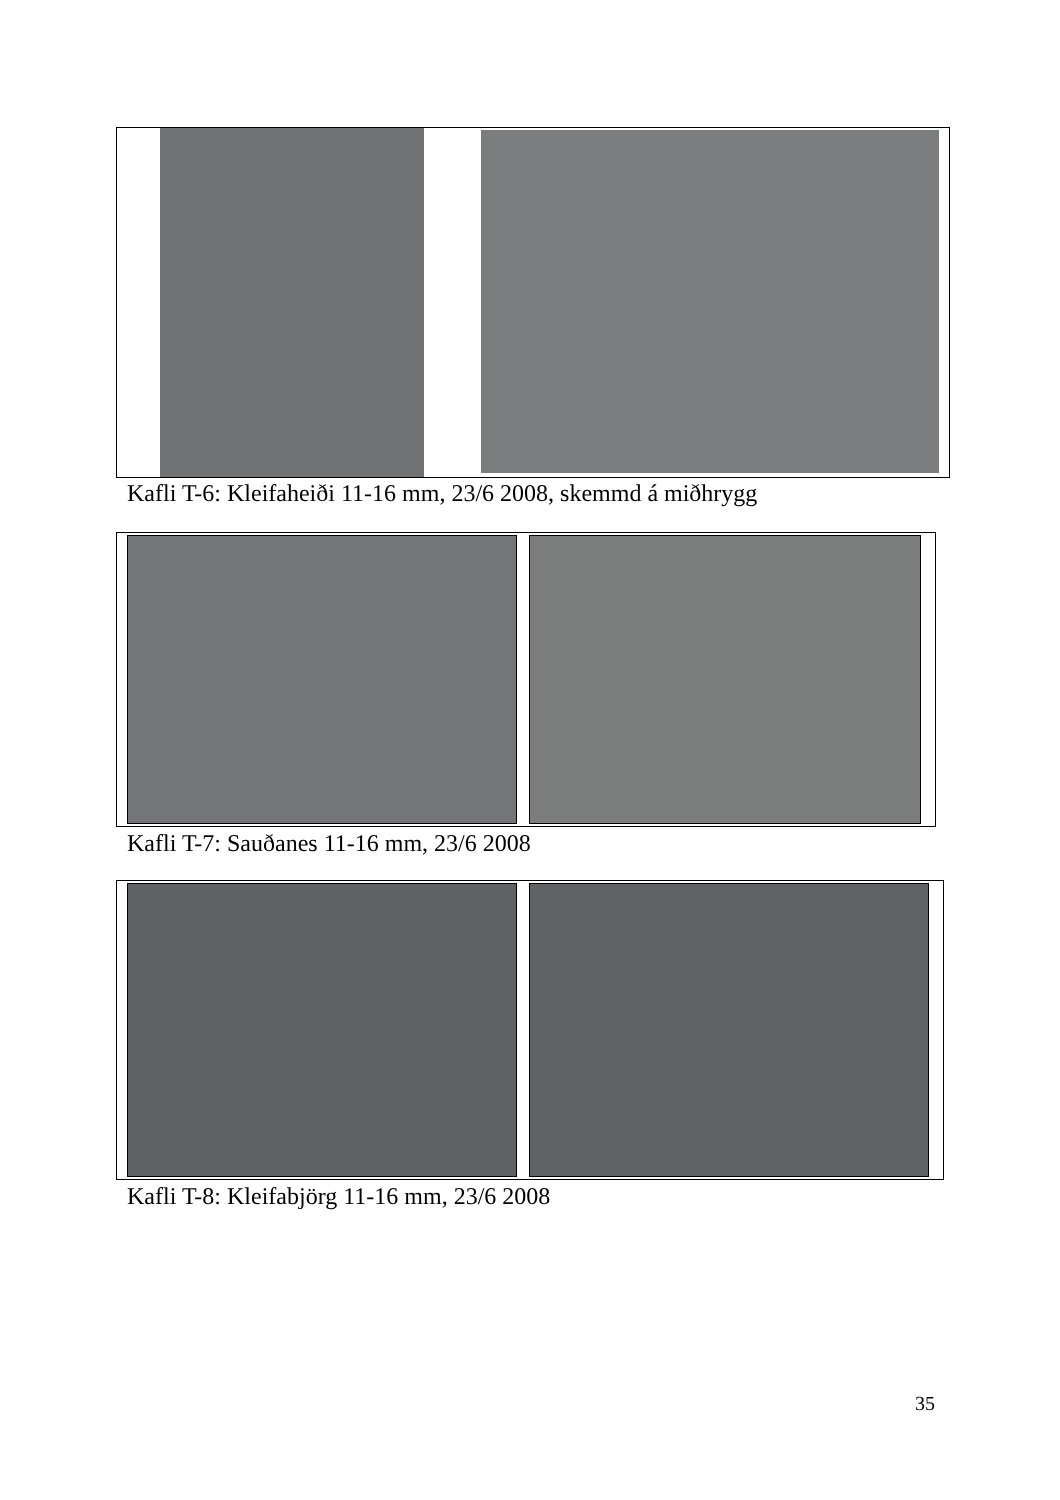Kafli T-6: Kleifaheiði 11-16 mm, 23/6 2008, skemmd á miðhrygg
Kafli T-7: Sauðanes 11-16 mm, 23/6 2008
Kafli T-8: Kleifabjörg 11-16 mm, 23/6 2008
35